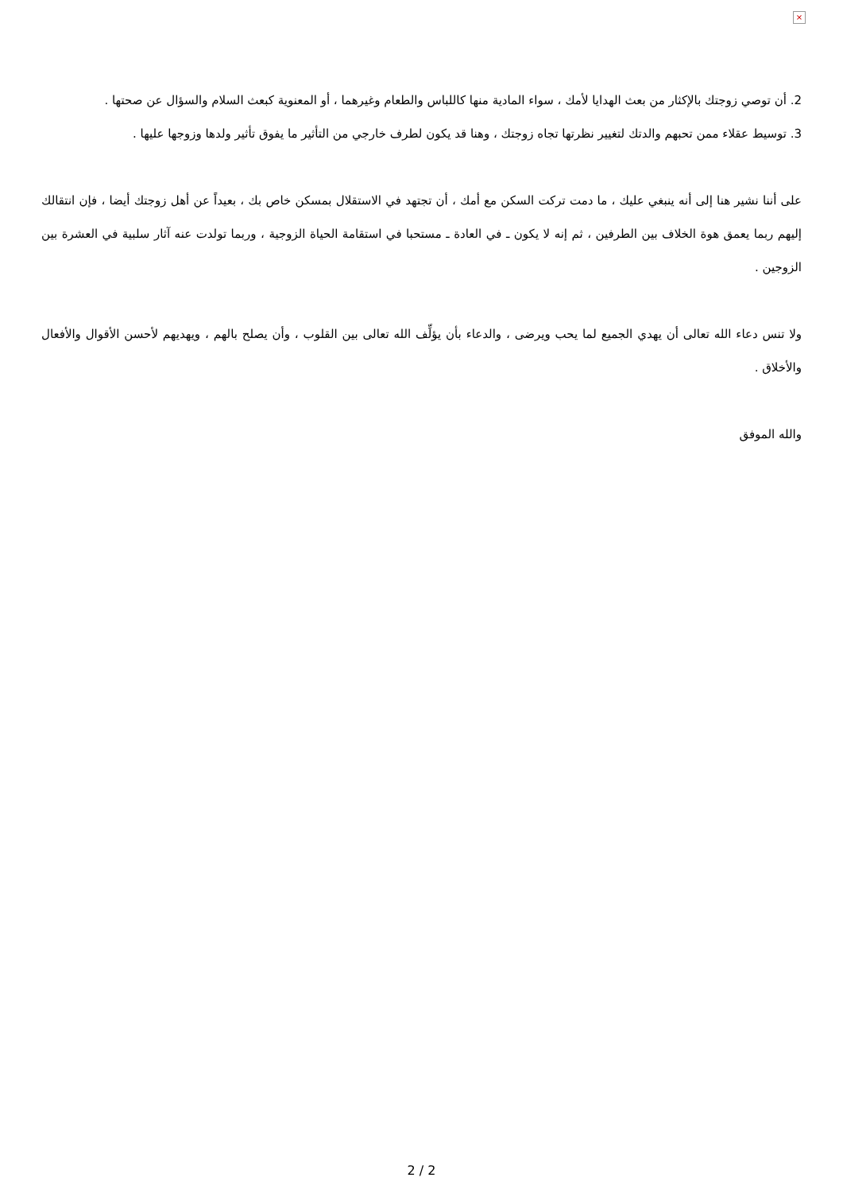×
2. أن توصي زوجتك بالإكثار من بعث الهدايا لأمك ، سواء المادية منها كاللباس والطعام وغيرهما ، أو المعنوية كبعث السلام والسؤال عن صحتها .
3. توسيط عقلاء ممن تحبهم والدتك لتغيير نظرتها تجاه زوجتك ، وهنا قد يكون لطرف خارجي من التأثير ما يفوق تأثير ولدها وزوجها عليها .
على أننا نشير هنا إلى أنه ينبغي عليك ، ما دمت تركت السكن مع أمك ، أن تجتهد في الاستقلال بمسكن خاص بك ، بعيداً عن أهل زوجتك أيضا ، فإن انتقالك إليهم ربما يعمق هوة الخلاف بين الطرفين ، ثم إنه لا يكون ـ في العادة ـ مستحبا في استقامة الحياة الزوجية ، وربما تولدت عنه آثار سلبية في العشرة بين الزوجين .
ولا تنس دعاء الله تعالى أن يهدي الجميع لما يحب ويرضى ، والدعاء بأن يؤلِّف الله تعالى بين القلوب ، وأن يصلح بالهم ، ويهديهم لأحسن الأقوال والأفعال والأخلاق .
والله الموفق
2 / 2